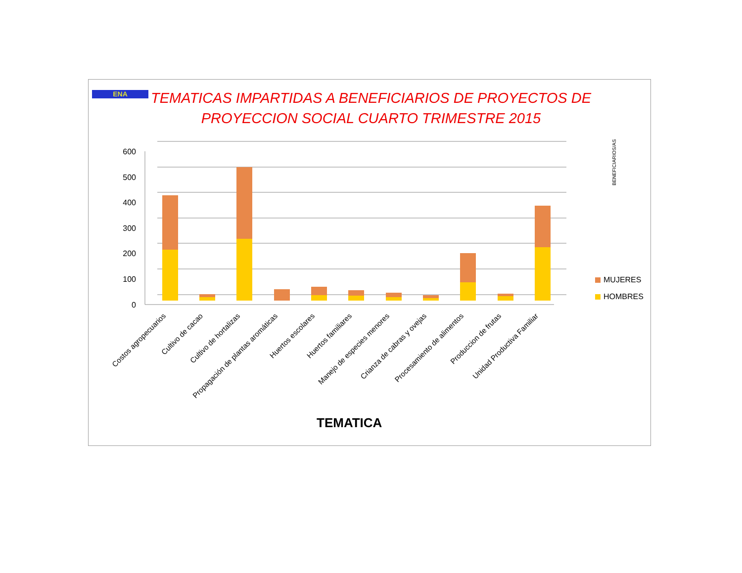ENA
TEMATICAS IMPARTIDAS A BENEFICIARIOS DE PROYECTOS DE PROYECCION SOCIAL CUARTO TRIMESTRE 2015
600
500
400
300
200
100
0
Costos agropecuarios
Cultivo de cacao
Cultivo de hortalizas
Propagación de plantas aromáticas
Huertos escolares
Huertos familiares
Manejo de especies menores
Crianza de cabras y ovejas
Procesamiento de alimentos
Produccion de frutas
Unidad Productiva Familiar
BENEFICIARIOS/AS
MUJERES
HOMBRES
TEMATICA